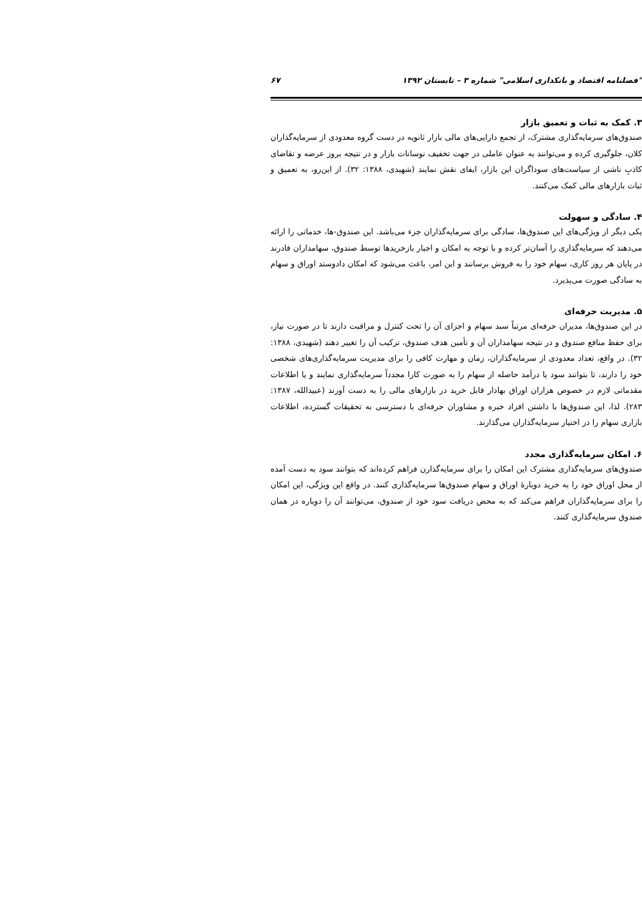"فصلنامه اقتصاد و بانکداری اسلامی" شماره ۳ – تابستان ۱۳۹۲ ۶۷
۳. کمک به ثبات و تعمیق بازار
صندوق‌های سرمایه‌گذاری مشترک، از تجمع دارایی‌های مالی بازار ثانویه در دست گروه معدودی از سرمایه‌گذاران کلان، جلوگیری کرده و می‌توانند به عنوان عاملی در جهت تخفیف نوسانات بازار و در نتیجه بروز عرضه و تقاضای کاذبِ ناشی از سیاست‌های سوداگران این بازار، ایفای نقش نمایند (شهیدی، ۱۳۸۸: ۳۲). از این‌رو، به تعمیق و ثبات بازارهای مالی کمک می‌کنند.
۴. سادگی و سهولت
یکی دیگر از ویژگی‌های این صندوق‌ها، سادگی برای سرمایه‌گذاران جزء می‌باشد. این صندوق-ها، خدماتی را ارائه می‌دهند که سرمایه‌گذاری را آسان‌تر کرده و با توجه به امکان و اجبار بازخریدها توسط صندوق، سهامداران قادرند در پایان هر روز کاری، سهام خود را به فروش برسانند و این امر، باعث می‌شود که امکان دادوستد اوراق و سهام به سادگی صورت می‌پذیرد.
۵. مدیریت حرفه‌ای
در این صندوق‌ها، مدیران حرفه‌ای مرتباً سبد سهام و اجزای آن را تحت کنترل و مراقبت دارند تا در صورت نیاز، برای حفظ منافع صندوق و در نتیجه سهامداران آن و تأمین هدف صندوق، ترکیب آن را تغییر دهند (شهیدی، ۱۳۸۸: ۳۲). در واقع، تعداد معدودی از سرمایه‌گذاران، زمان و مهارت کافی را برای مدیریت سرمایه‌گذاری‌های شخصی خود را دارند، تا بتوانند سود یا درآمد حاصله از سهام را به صورت کارا مجدداً سرمایه‌گذاری نمایند و یا اطلاعات مقدماتی لازم در خصوص هزاران اوراق بهادار قابل خرید در بازارهای مالی را به دست آورند (عبیدالله، ۱۳۸۷: ۲۸۳). لذا، این صندوق‌ها با داشتن افراد خبره و مشاوران حرفه‌ای با دسترسی به تحقیقات گسترده، اطلاعات بازاری سهام را در اختیار سرمایه‌گذاران می‌گذارند.
۶. امکان سرمایه‌گذاری مجدد
صندوق‌های سرمایه‌گذاری مشترک این امکان را برای سرمایه‌گذارن فراهم کرده‌اند که بتوانند سود به دست آمده از محل اوراق خود را به خرید دوبارهٔ اوراق و سهام صندوق‌ها سرمایه‌گذاری کنند. در واقع این ویژگی، این امکان را برای سرمایه‌گذاران فراهم می‌کند که به محض دریافت سود خود از صندوق، می‌توانند آن را دوباره در همان صندوق سرمایه‌گذاری کنند.